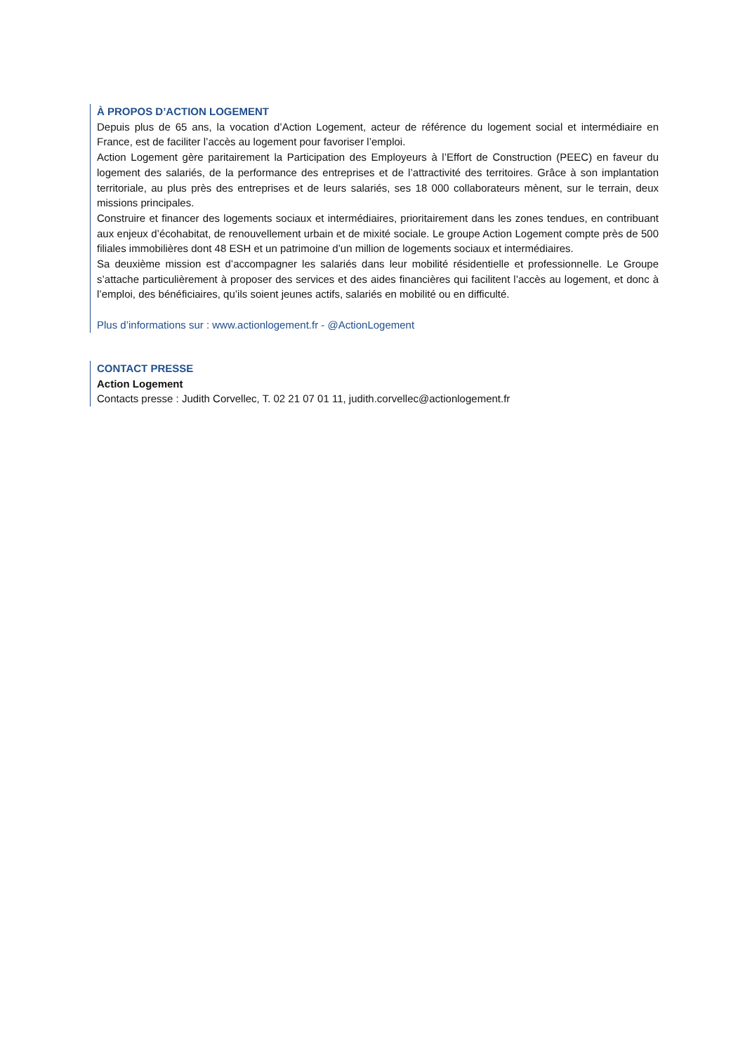À PROPOS D’ACTION LOGEMENT
Depuis plus de 65 ans, la vocation d’Action Logement, acteur de référence du logement social et intermédiaire en France, est de faciliter l’accès au logement pour favoriser l’emploi.
Action Logement gère paritairement la Participation des Employeurs à l’Effort de Construction (PEEC) en faveur du logement des salariés, de la performance des entreprises et de l’attractivité des territoires. Grâce à son implantation territoriale, au plus près des entreprises et de leurs salariés, ses 18 000 collaborateurs mènent, sur le terrain, deux missions principales.
Construire et financer des logements sociaux et intermédiaires, prioritairement dans les zones tendues, en contribuant aux enjeux d’écohabitat, de renouvellement urbain et de mixité sociale. Le groupe Action Logement compte près de 500 filiales immobilières dont 48 ESH et un patrimoine d’un million de logements sociaux et intermédiaires.
Sa deuxième mission est d’accompagner les salariés dans leur mobilité résidentielle et professionnelle. Le Groupe s’attache particulièrement à proposer des services et des aides financières qui facilitent l’accès au logement, et donc à l’emploi, des bénéficiaires, qu’ils soient jeunes actifs, salariés en mobilité ou en difficulté.
Plus d’informations sur : www.actionlogement.fr - @ActionLogement
CONTACT PRESSE
Action Logement
Contacts presse : Judith Corvellec, T. 02 21 07 01 11, judith.corvellec@actionlogement.fr